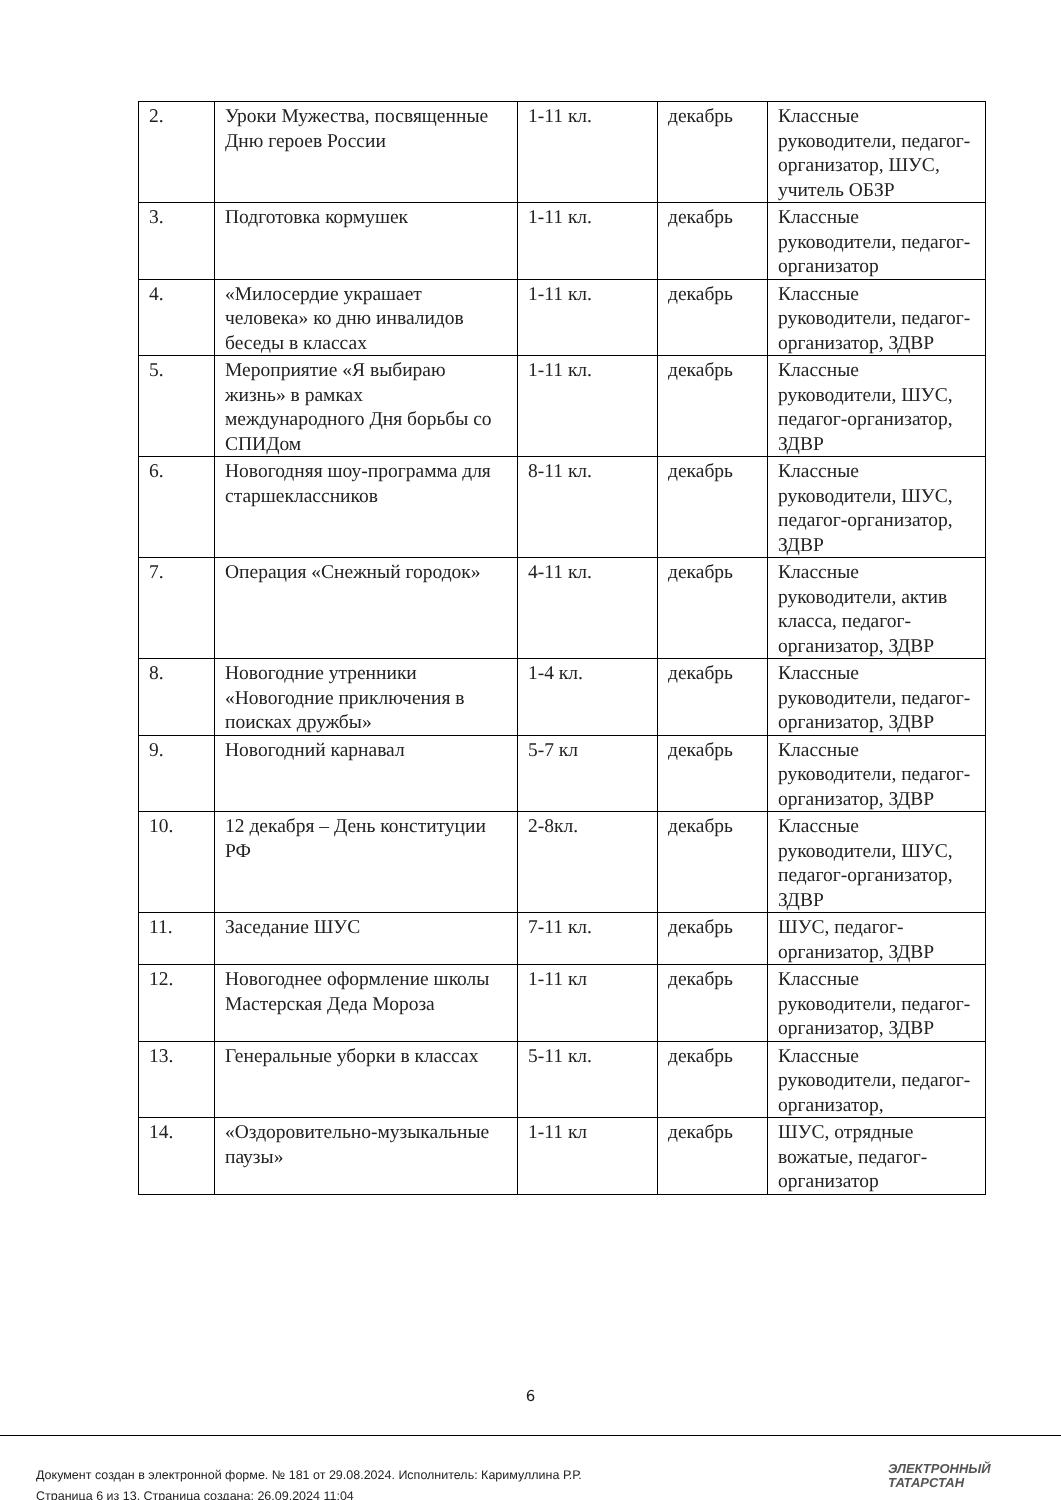| 2. | Уроки Мужества, посвященные Дню героев России | 1-11 кл. | декабрь | Классные руководители, педагог-организатор, ШУС, учитель ОБЗР |
| 3. | Подготовка кормушек | 1-11 кл. | декабрь | Классные руководители, педагог-организатор |
| 4. | «Милосердие украшает человека» ко дню инвалидов беседы в классах | 1-11 кл. | декабрь | Классные руководители, педагог-организатор, ЗДВР |
| 5. | Мероприятие «Я выбираю жизнь» в рамках международного Дня борьбы со СПИДом | 1-11 кл. | декабрь | Классные руководители, ШУС, педагог-организатор, ЗДВР |
| 6. | Новогодняя шоу-программа для старшеклассников | 8-11 кл. | декабрь | Классные руководители, ШУС, педагог-организатор, ЗДВР |
| 7. | Операция «Снежный городок» | 4-11 кл. | декабрь | Классные руководители, актив класса, педагог-организатор, ЗДВР |
| 8. | Новогодние утренники «Новогодние приключения в поисках дружбы» | 1-4 кл. | декабрь | Классные руководители, педагог-организатор, ЗДВР |
| 9. | Новогодний карнавал | 5-7 кл | декабрь | Классные руководители, педагог-организатор, ЗДВР |
| 10. | 12 декабря – День конституции РФ | 2-8кл. | декабрь | Классные руководители, ШУС, педагог-организатор, ЗДВР |
| 11. | Заседание ШУС | 7-11 кл. | декабрь | ШУС, педагог-организатор, ЗДВР |
| 12. | Новогоднее оформление школы Мастерская Деда Мороза | 1-11 кл | декабрь | Классные руководители, педагог-организатор, ЗДВР |
| 13. | Генеральные уборки в классах | 5-11 кл. | декабрь | Классные руководители, педагог-организатор, |
| 14. | «Оздоровительно-музыкальные паузы» | 1-11 кл | декабрь | ШУС, отрядные вожатые, педагог-организатор |
6
Документ создан в электронной форме. № 181 от 29.08.2024. Исполнитель: Каримуллина Р.Р.
Страница 6 из 13. Страница создана: 26.09.2024 11:04
ЭЛЕКТРОННЫЙ
ТАТАРСТАН